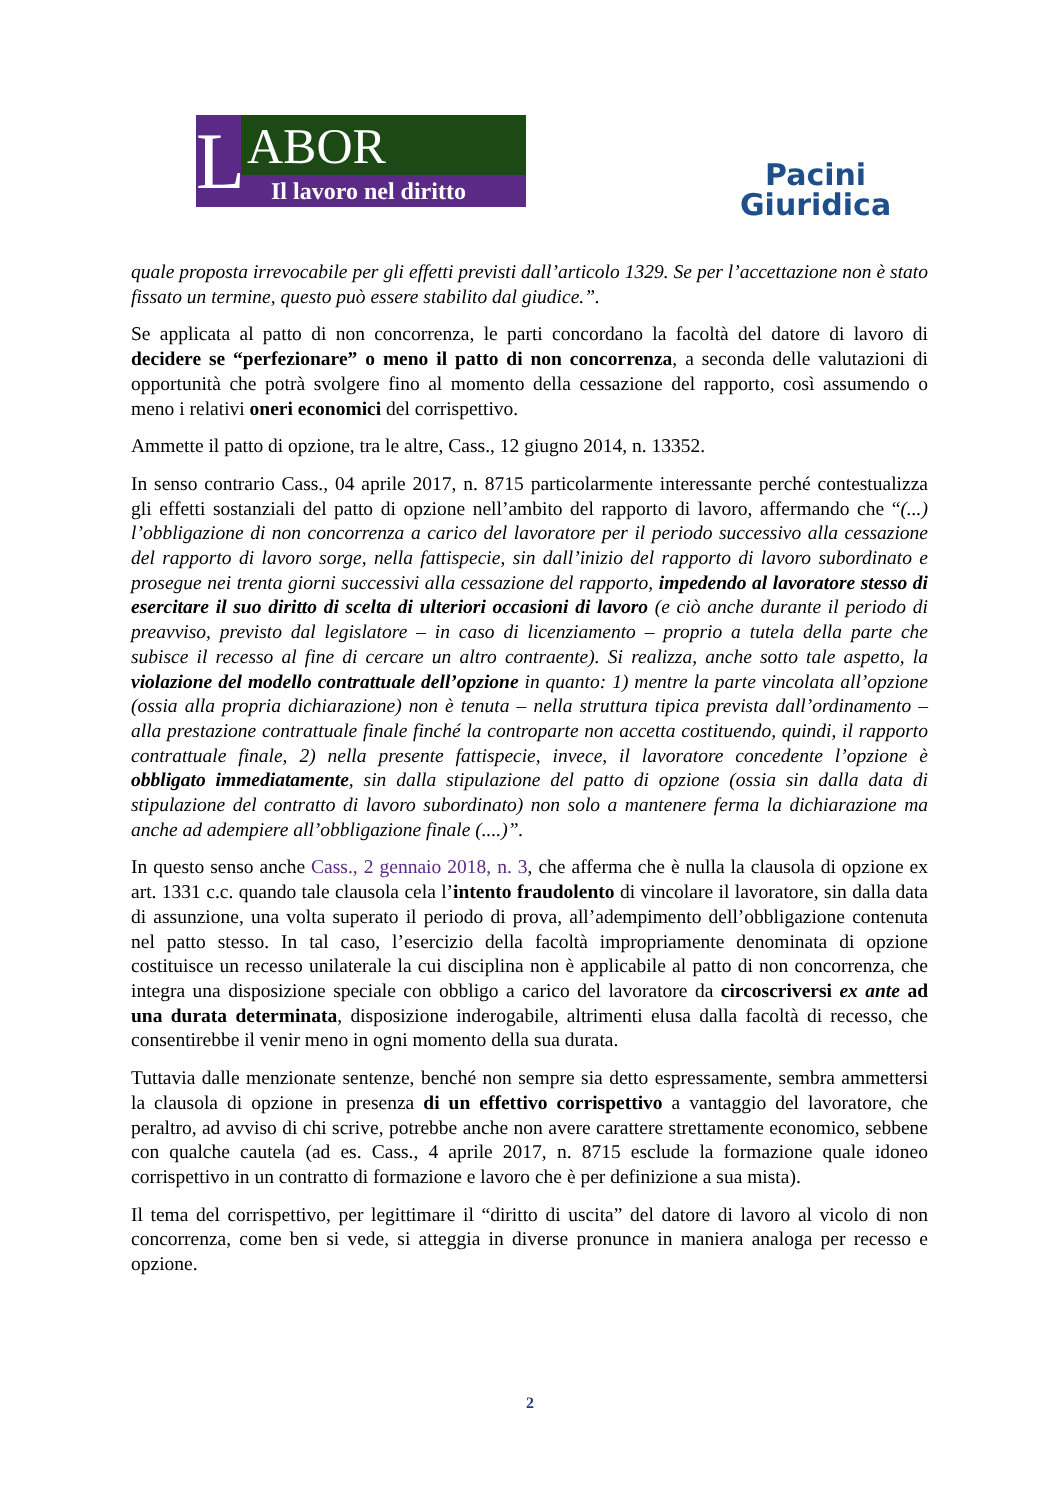L
ABOR
Il lavoro nel diritto
Pacini
Giuridica
quale proposta irrevocabile per gli effetti previsti dall’articolo 1329. Se per l’accettazione non è stato fissato un termine, questo può essere stabilito dal giudice.”.
Se applicata al patto di non concorrenza, le parti concordano la facoltà del datore di lavoro di decidere se “perfezionare” o meno il patto di non concorrenza, a seconda delle valutazioni di opportunità che potrà svolgere fino al momento della cessazione del rapporto, così assumendo o meno i relativi oneri economici del corrispettivo.
Ammette il patto di opzione, tra le altre, Cass., 12 giugno 2014, n. 13352.
In senso contrario Cass., 04 aprile 2017, n. 8715 particolarmente interessante perché contestualizza gli effetti sostanziali del patto di opzione nell’ambito del rapporto di lavoro, affermando che “(...) l’obbligazione di non concorrenza a carico del lavoratore per il periodo successivo alla cessazione del rapporto di lavoro sorge, nella fattispecie, sin dall’inizio del rapporto di lavoro subordinato e prosegue nei trenta giorni successivi alla cessazione del rapporto, impedendo al lavoratore stesso di esercitare il suo diritto di scelta di ulteriori occasioni di lavoro (e ciò anche durante il periodo di preavviso, previsto dal legislatore – in caso di licenziamento – proprio a tutela della parte che subisce il recesso al fine di cercare un altro contraente). Si realizza, anche sotto tale aspetto, la violazione del modello contrattuale dell’opzione in quanto: 1) mentre la parte vincolata all’opzione (ossia alla propria dichiarazione) non è tenuta – nella struttura tipica prevista dall’ordinamento – alla prestazione contrattuale finale finché la controparte non accetta costituendo, quindi, il rapporto contrattuale finale, 2) nella presente fattispecie, invece, il lavoratore concedente l’opzione è obbligato immediatamente, sin dalla stipulazione del patto di opzione (ossia sin dalla data di stipulazione del contratto di lavoro subordinato) non solo a mantenere ferma la dichiarazione ma anche ad adempiere all’obbligazione finale (....)”.
In questo senso anche Cass., 2 gennaio 2018, n. 3, che afferma che è nulla la clausola di opzione ex art. 1331 c.c. quando tale clausola cela l’intento fraudolento di vincolare il lavoratore, sin dalla data di assunzione, una volta superato il periodo di prova, all’adempimento dell’obbligazione contenuta nel patto stesso. In tal caso, l’esercizio della facoltà impropriamente denominata di opzione costituisce un recesso unilaterale la cui disciplina non è applicabile al patto di non concorrenza, che integra una disposizione speciale con obbligo a carico del lavoratore da circoscriversi ex ante ad una durata determinata, disposizione inderogabile, altrimenti elusa dalla facoltà di recesso, che consentirebbe il venir meno in ogni momento della sua durata.
Tuttavia dalle menzionate sentenze, benché non sempre sia detto espressamente, sembra ammettersi la clausola di opzione in presenza di un effettivo corrispettivo a vantaggio del lavoratore, che peraltro, ad avviso di chi scrive, potrebbe anche non avere carattere strettamente economico, sebbene con qualche cautela (ad es. Cass., 4 aprile 2017, n. 8715 esclude la formazione quale idoneo corrispettivo in un contratto di formazione e lavoro che è per definizione a sua mista).
Il tema del corrispettivo, per legittimare il “diritto di uscita” del datore di lavoro al vicolo di non concorrenza, come ben si vede, si atteggia in diverse pronunce in maniera analoga per recesso e opzione.
2